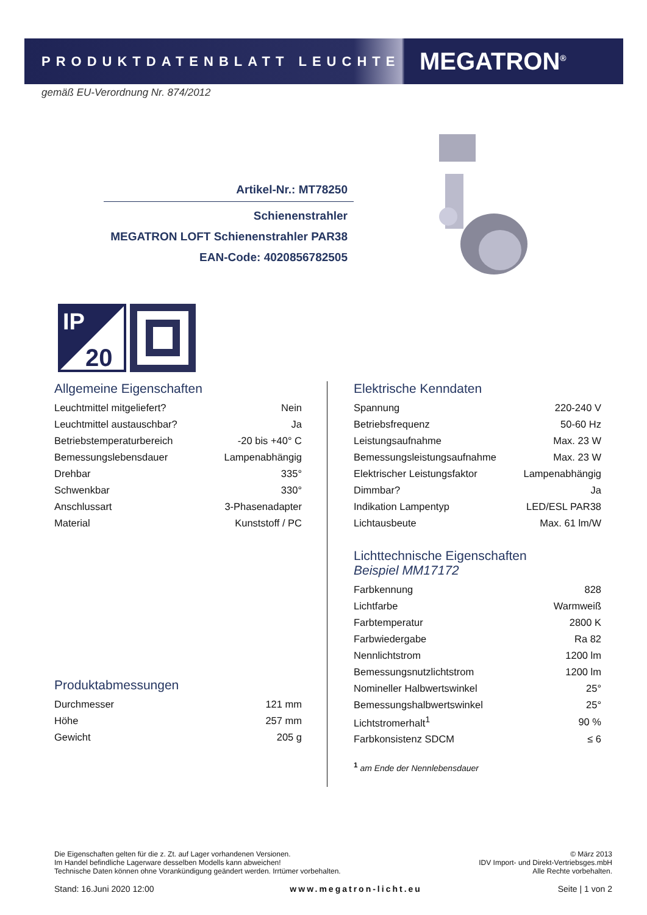PRODUKTDATENBLATT LEUCHTE
MEGATRON<sup>®</sup>
gemäß EU-Verordnung Nr. 874/2012
Artikel-Nr.: MT78250
Schienenstrahler
MEGATRON LOFT Schienenstrahler PAR38
EAN-Code: 4020856782505
IP
20
Allgemeine Eigenschaften
| Leuchtmittel mitgeliefert? | Nein |
| Leuchtmittel austauschbar? | Ja |
| Betriebstemperaturbereich | -20 bis +40° C |
| Bemessungslebensdauer | Lampenabhängig |
| Drehbar | 335° |
| Schwenkbar | 330° |
| Anschlussart | 3-Phasenadapter |
| Material | Kunststoff / PC |
Produktabmessungen
| Durchmesser | 121 mm |
| Höhe | 257 mm |
| Gewicht | 205 g |
Elektrische Kenndaten
| Spannung | 220-240 V |
| Betriebsfrequenz | 50-60 Hz |
| Leistungsaufnahme | Max. 23 W |
| Bemessungsleistungsaufnahme | Max. 23 W |
| Elektrischer Leistungsfaktor | Lampenabhängig |
| Dimmbar? | Ja |
| Indikation Lampentyp | LED/ESL PAR38 |
| Lichtausbeute | Max. 61 lm/W |
Lichttechnische Eigenschaften
Beispiel MM17172
| Farbkennung | 828 |
| Lichtfarbe | Warmweiß |
| Farbtemperatur | 2800 K |
| Farbwiedergabe | Ra 82 |
| Nennlichtstrom | 1200 lm |
| Bemessungsnutzlichtstrom | 1200 lm |
| Nomineller Halbwertswinkel | 25° |
| Bemessungshalbwertswinkel | 25° |
| Lichtstromerhalt<sup>1</sup> | 90 % |
| Farbkonsistenz SDCM | ≤ 6 |
<sup>1</sup> am Ende der Nennlebensdauer
Die Eigenschaften gelten für die z. Zt. auf Lager vorhandenen Versionen.
Im Handel befindliche Lagerware desselben Modells kann abweichen!
Technische Daten können ohne Vorankündigung geändert werden. Irrtümer vorbehalten.
© März 2013
IDV Import- und Direkt-Vertriebsges.mbH
Alle Rechte vorbehalten.
Stand: 16.Juni 2020 12:00 www.megatron-licht.eu Seite | 1 von 2